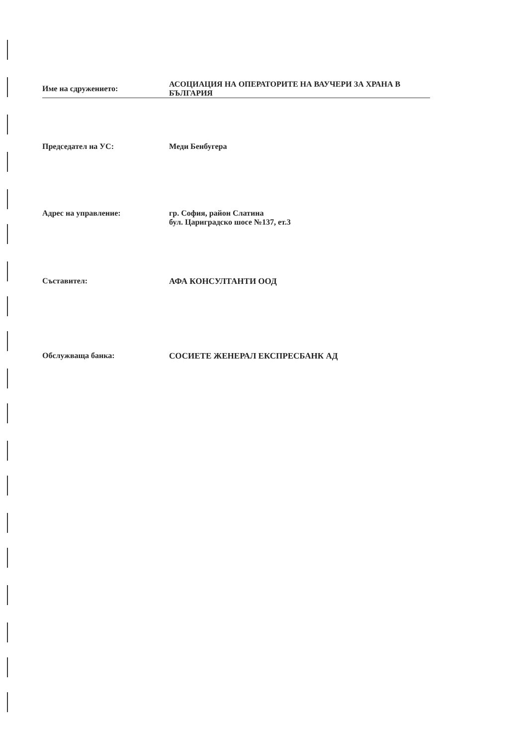Име на сдружението:
АСОЦИАЦИЯ НА ОПЕРАТОРИТЕ НА ВАУЧЕРИ ЗА ХРАНА В БЪЛГАРИЯ
Председател на УС: Меди Бенбугера
Адрес на управление: гр. София, район Слатина
бул. Цариградско шосе №137, ет.3
Съставител: АФА КОНСУЛТАНТИ ООД
Обслужваща банка: СОСИЕТЕ ЖЕНЕРАЛ ЕКСПРЕСБАНК АД